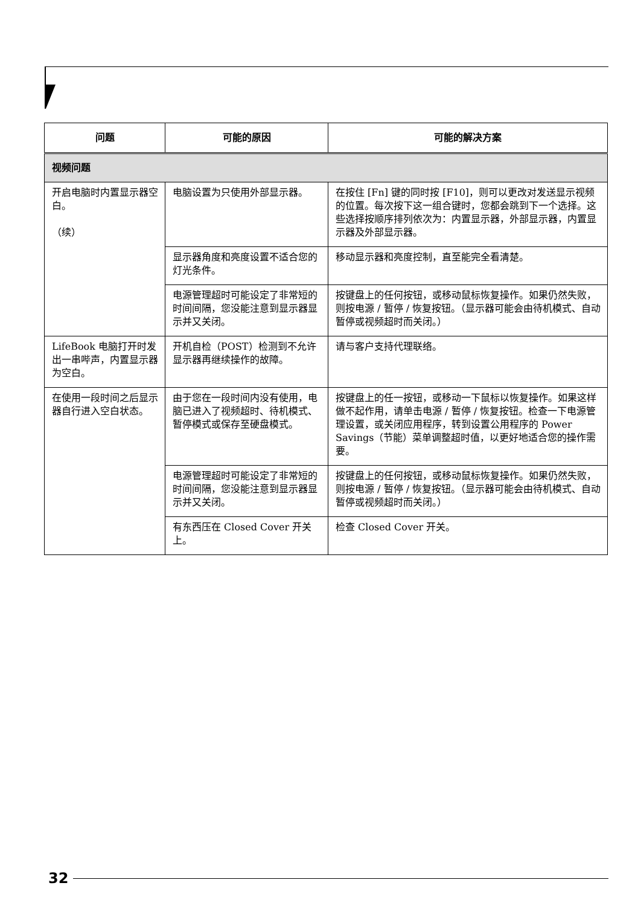| 问题 | 可能的原因 | 可能的解决方案 |
| --- | --- | --- |
| 视频问题 | | |
| 开启电脑时内置显示器空白。 （续） | 电脑设置为只使用外部显示器。 | 在按住 [Fn] 键的同时按 [F10]，则可以更改对发送显示视频的位置。每次按下这一组合键时，您都会跳到下一个选择。这些选择按顺序排列依次为：内置显示器，外部显示器，内置显示器及外部显示器。 |
| | 显示器角度和亮度设置不适合您的灯光条件。 | 移动显示器和亮度控制，直至能完全看清楚。 |
| | 电源管理超时可能设定了非常短的时间间隔，您没能注意到显示器显示并又关闭。 | 按键盘上的任何按钮，或移动鼠标恢复操作。如果仍然失败，则按电源 / 暂停 / 恢复按钮。（显示器可能会由待机模式、自动暂停或视频超时而关闭。） |
| LifeBook 电脑打开时发出一串哔声，内置显示器为空白。 | 开机自检（POST）检测到不允许显示器再继续操作的故障。 | 请与客户支持代理联络。 |
| 在使用一段时间之后显示器自行进入空白状态。 | 由于您在一段时间内没有使用，电脑已进入了视频超时、待机模式、暂停模式或保存至硬盘模式。 | 按键盘上的任一按钮，或移动一下鼠标以恢复操作。如果这样做不起作用，请单击电源 / 暂停 / 恢复按钮。检查一下电源管理设置，或关闭应用程序，转到设置公用程序的 Power Savings（节能）菜单调整超时值，以更好地适合您的操作需要。 |
| | 电源管理超时可能设定了非常短的时间间隔，您没能注意到显示器显示并又关闭。 | 按键盘上的任何按钮，或移动鼠标恢复操作。如果仍然失败，则按电源 / 暂停 / 恢复按钮。（显示器可能会由待机模式、自动暂停或视频超时而关闭。） |
| | 有东西压在 Closed Cover 开关上。 | 检查 Closed Cover 开关。 |
32